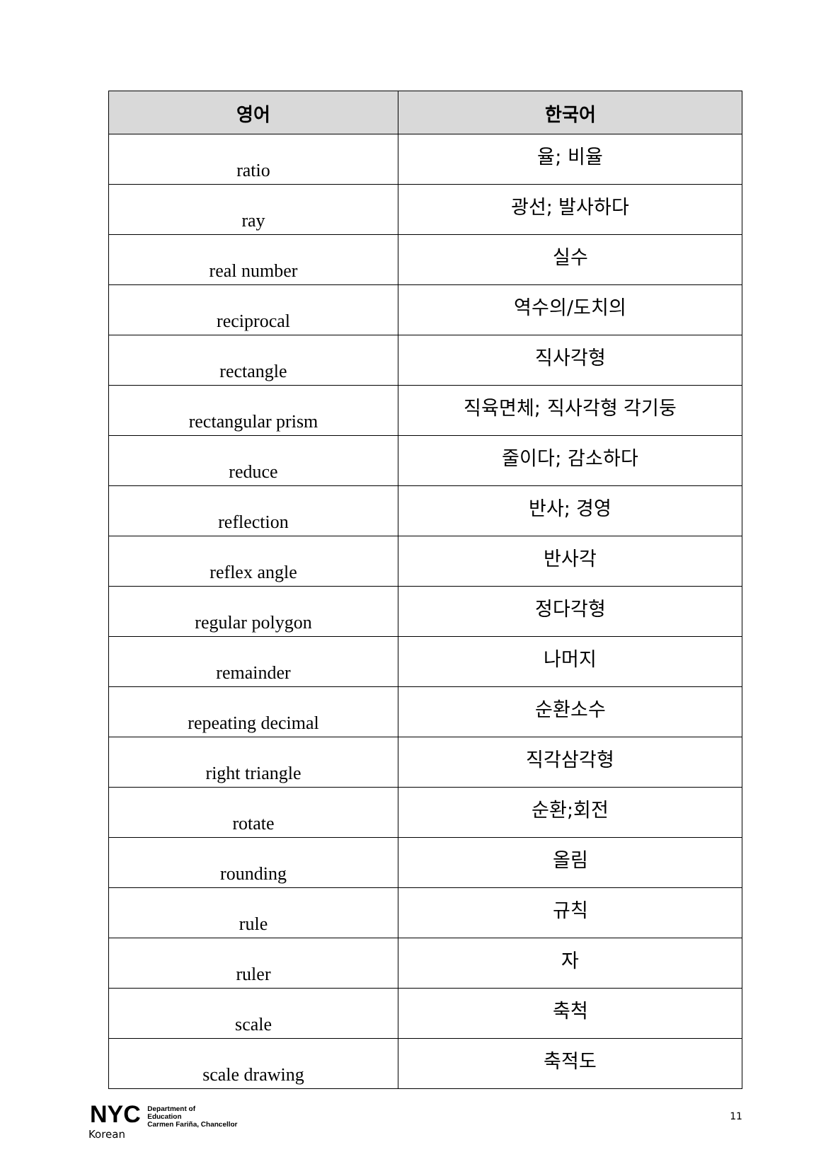| 영어 | 한국어 |
| --- | --- |
| ratio | 율; 비율 |
| ray | 광선; 발사하다 |
| real number | 실수 |
| reciprocal | 역수의/도치의 |
| rectangle | 직사각형 |
| rectangular prism | 직육면체; 직사각형 각기둥 |
| reduce | 줄이다; 감소하다 |
| reflection | 반사; 경영 |
| reflex angle | 반사각 |
| regular polygon | 정다각형 |
| remainder | 나머지 |
| repeating decimal | 순환소수 |
| right triangle | 직각삼각형 |
| rotate | 순환;회전 |
| rounding | 올림 |
| rule | 규칙 |
| ruler | 자 |
| scale | 축척 |
| scale drawing | 축적도 |
NYC Department of
Education
Carmen Fariña, Chancellor
11
Korean